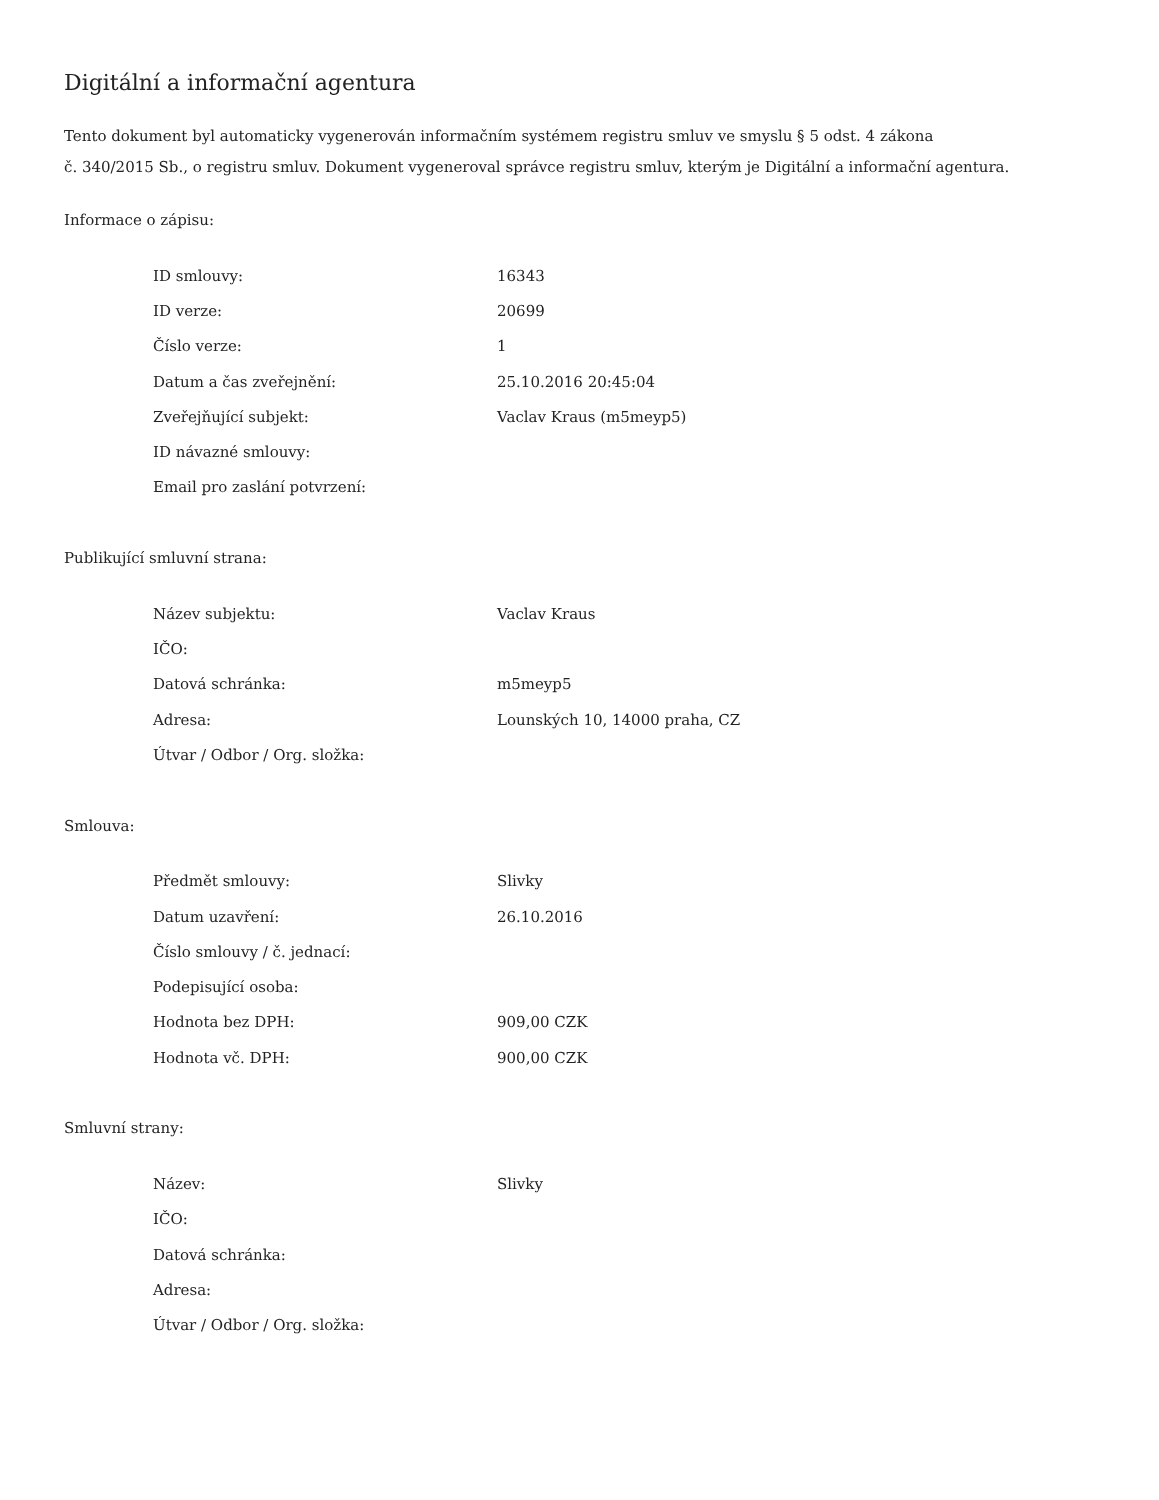Digitální a informační agentura
Tento dokument byl automaticky vygenerován informačním systémem registru smluv ve smyslu § 5 odst. 4 zákona
č. 340/2015 Sb., o registru smluv. Dokument vygeneroval správce registru smluv, kterým je Digitální a informační agentura.
Informace o zápisu:
| ID smlouvy: | 16343 |
| ID verze: | 20699 |
| Číslo verze: | 1 |
| Datum a čas zveřejnění: | 25.10.2016 20:45:04 |
| Zveřejňující subjekt: | Vaclav Kraus (m5meyp5) |
| ID návazné smlouvy: | |
| Email pro zaslání potvrzení: | |
Publikující smluvní strana:
| Název subjektu: | Vaclav Kraus |
| IČO: | |
| Datová schránka: | m5meyp5 |
| Adresa: | Lounských 10, 14000 praha, CZ |
| Útvar / Odbor / Org. složka: | |
Smlouva:
| Předmět smlouvy: | Slivky |
| Datum uzavření: | 26.10.2016 |
| Číslo smlouvy / č. jednací: | |
| Podepisující osoba: | |
| Hodnota bez DPH: | 909,00 CZK |
| Hodnota vč. DPH: | 900,00 CZK |
Smluvní strany:
| Název: | Slivky |
| IČO: | |
| Datová schránka: | |
| Adresa: | |
| Útvar / Odbor / Org. složka: | |